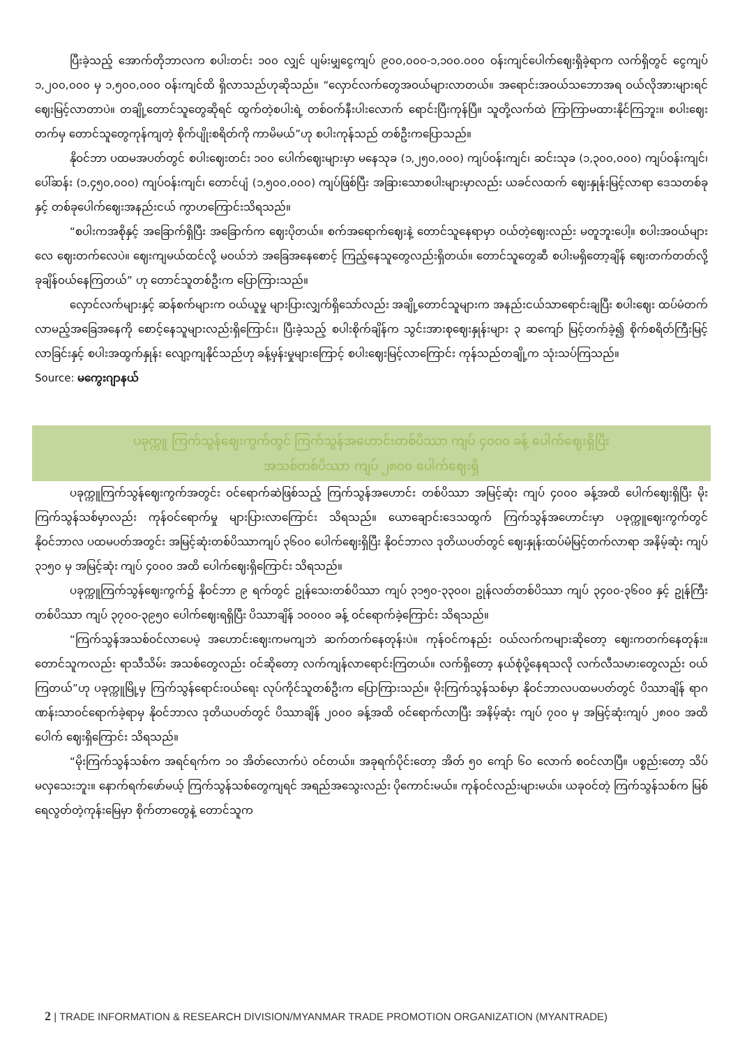ပြီးခဲ့သည့် အောက်တိုဘာလက စပါးတင်း ၁၀၀ လျှင် ပျမ်းမျှငွေကျပ် ၉၀၀,၀၀၀-၁,၁၀၀.၀၀၀ ဝန်းကျင်ပေါက်ဈေးရှိခဲ့ရာက လက်ရှိတွင် ငွေကျပ် ၁,၂၀၀,၀၀၀ မှ ၁,၅၀၀,၀၀၀ ဝန်းကျင်ထိ ရှိလာသည်ဟုဆိုသည်။ “လှောင်လက်တွေအဝယ်များလာတယ်။ အရောင်းအဝယ်သဘောအရ ဝယ်လိုအားများရင် ဈေးမြင့်လာတာပဲ။ တချို့တောင်သူတွေဆိုရင် ထွက်တဲ့စပါးရဲ့ တစ်ဝက်နီးပါးလောက် ရောင်းပြီးကုန်ပြီ။ သူတို့လက်ထဲ ကြာကြာမထားနိုင်ကြဘူး။ စပါးဈေးတက်မှ တောင်သူတွေကုန်ကျတဲ့ စိုက်ပျိုးစရိတ်ကို ကာမိမယ်”ဟု စပါးကုန်သည် တစ်ဦးကပြောသည်။
နိုဝင်ဘာ ပထမအပတ်တွင် စပါးဈေးတင်း ၁၀၀ ပေါက်ဈေးများမှာ မနေသုခ (၁,၂၅၀,၀၀၀) ကျပ်ဝန်းကျင်၊ ဆင်းသုခ (၁,၃၀၀,၀၀၀) ကျပ်ဝန်းကျင်၊ ပေါ်ဆန်း (၁,၄၅၀,၀၀၀) ကျပ်ဝန်းကျင်၊ တောင်ပျံ (၁,၅၀၀,၀၀၀) ကျပ်ဖြစ်ပြီး အခြားသောစပါးများမှာလည်း ယခင်လထက် ဈေးနှုန်းမြင့်လာရာ ဒေသတစ်ခုနှင့် တစ်ခုပေါက်ဈေးအနည်းငယ် ကွာဟကြောင်းသိရသည်။
“စပါးကအစိုနှင့် အခြောက်ရှိပြီး အခြောက်က ဈေးပိုတယ်။ စက်အရောက်ဈေးနဲ့ တောင်သူနေရာမှာ ဝယ်တဲ့ဈေးလည်း မတူဘူးပေါ့။ စပါးအဝယ်များလေ ဈေးတက်လေပဲ။ ဈေးကျမယ်ထင်လို့ မဝယ်ဘဲ အခြေအနေစောင့် ကြည့်နေသူတွေလည်းရှိတယ်။ တောင်သူတွေဆီ စပါးမရှိတော့ချိန် ဈေးတက်တတ်လို့ ခုချိန်ဝယ်နေကြတယ်” ဟု တောင်သူတစ်ဦးက ပြောကြားသည်။
လှောင်လက်များနှင့် ဆန်စက်များက ဝယ်ယူမှု များပြားလျှက်ရှိသော်လည်း အချို့တောင်သူများက အနည်းငယ်သာရောင်းချပြီး စပါးဈေး ထပ်မံတက်လာမည့်အခြေအနေကို စောင့်နေသူများလည်းရှိကြောင်း၊ ပြီးခဲ့သည့် စပါးစိုက်ချိန်က သွင်းအားစုဈေးနှုန်းများ ၃ ဆကျော် မြင့်တက်ခဲ့၍ စိုက်စရိတ်ကြီးမြင့်လာခြင်းနှင့် စပါးအထွက်နှုန်း လျော့ကျနိုင်သည်ဟု ခန့်မှန်းမှုများကြောင့် စပါးဈေးမြင့်လာကြောင်း ကုန်သည်တချို့က သုံးသပ်ကြသည်။
Source: မကွေးဂျာနယ်
ပခုက္ကူ ကြက်သွန်ဈေးကွက်တွင် ကြက်သွန်အဟောင်းတစ်ပိဿာ ကျပ် ၄၀၀၀ ခန့် ပေါက်ဈေးရှိပြီး
အသစ်တစ်ပိဿာ ကျပ် ၂၈၀၀ ပေါက်ဈေးရှိ
ပခုက္ကူကြက်သွန်ဈေးကွက်အတွင်း ဝင်ရောက်ဆဲဖြစ်သည့် ကြက်သွန်အဟောင်း တစ်ပိဿာ အမြင့်ဆုံး ကျပ် ၄၀၀၀ ခန့်အထိ ပေါက်ဈေးရှိပြီး မိုးကြက်သွန်သစ်မှာလည်း ကုန်ဝင်ရောက်မှု များပြားလာကြောင်း သိရသည်။ ယောချောင်းဒေသထွက် ကြက်သွန်အဟောင်းမှာ ပခုက္ကူဈေးကွက်တွင် နိုဝင်ဘာလ ပထမပတ်အတွင်း အမြင့်ဆုံးတစ်ပိဿာကျပ် ၃၆၀၀ ပေါက်ဈေးရှိပြီး နိုဝင်ဘာလ ဒုတိယပတ်တွင် ဈေးနှုန်းထပ်မံမြင့်တက်လာရာ အနိမ့်ဆုံး ကျပ် ၃၁၅၀ မှ အမြင့်ဆုံး ကျပ် ၄၀၀၀ အထိ ပေါက်ဈေးရှိကြောင်း သိရသည်။
ပခုက္ကူကြက်သွန်ဈေးကွက်၌ နိုဝင်ဘာ ၉ ရက်တွင် ဥုန်သေးတစ်ပိဿာ ကျပ် ၃၁၅၀-၃၃၀၀၊ ဥုန်လတ်တစ်ပိဿာ ကျပ် ၃၄၀၀-၃၆၀၀ နှင့် ဥုန်ကြီးတစ်ပိဿာ ကျပ် ၃၇၀၀-၃၉၅၀ ပေါက်ဈေးရရှိပြီး ပိဿာချိန် ၁၀၀၀၀ ခန့် ဝင်ရောက်ခဲ့ကြောင်း သိရသည်။
“ကြက်သွန်အသစ်ဝင်လာပေမဲ့ အဟောင်းဈေးကမကျဘဲ ဆက်တက်နေတုန်းပဲ။ ကုန်ဝင်ကနည်း ဝယ်လက်ကများဆိုတော့ ဈေးကတက်နေတုန်း။ တောင်သူကလည်း ရာသီသိမ်း အသစ်တွေလည်း ဝင်ဆိုတော့ လက်ကျန်လာရောင်းကြတယ်။ လက်ရှိတော့ နယ်စုံပို့နေရသလို လက်လီသမားတွေလည်း ဝယ်ကြတယ်”ဟု ပခုက္ကူမြို့မှ ကြက်သွန်ရောင်းဝယ်ရေး လုပ်ကိုင်သူတစ်ဦးက ပြောကြားသည်။ မိုးကြက်သွန်သစ်မှာ နိုဝင်ဘာလပထမပတ်တွင် ပိဿာချိန် ရာဂဏန်းသာဝင်ရောက်ခဲ့ရာမှ နိုဝင်ဘာလ ဒုတိယပတ်တွင် ပိဿာချိန် ၂၀၀၀ ခန့်အထိ ဝင်ရောက်လာပြီး အနိမ့်ဆုံး ကျပ် ၇၀၀ မှ အမြင့်ဆုံးကျပ် ၂၈၀၀ အထိပေါက် ဈေးရှိကြောင်း သိရသည်။
“မိုးကြက်သွန်သစ်က အရင်ရက်က ၁၀ အိတ်လောက်ပဲ ဝင်တယ်။ အခုရက်ပိုင်းတော့ အိတ် ၅၀ ကျော် ၆၀ လောက် စဝင်လာပြီ။ ပစ္စည်းတော့ သိပ်မလှသေးဘူး။ နောက်ရက်ဖော်မယ့် ကြက်သွန်သစ်တွေကျရင် အရည်အသွေးလည်း ပိုကောင်းမယ်။ ကုန်ဝင်လည်းများမယ်။ ယခုဝင်တဲ့ ကြက်သွန်သစ်က မြစ်ရေလွတ်တဲ့ကုန်းမြေမှာ စိုက်တာတွေနဲ့ တောင်သူက
2 | TRADE INFORMATION & RESEARCH DIVISION/MYANMAR TRADE PROMOTION ORGANIZATION (MYANTRADE)